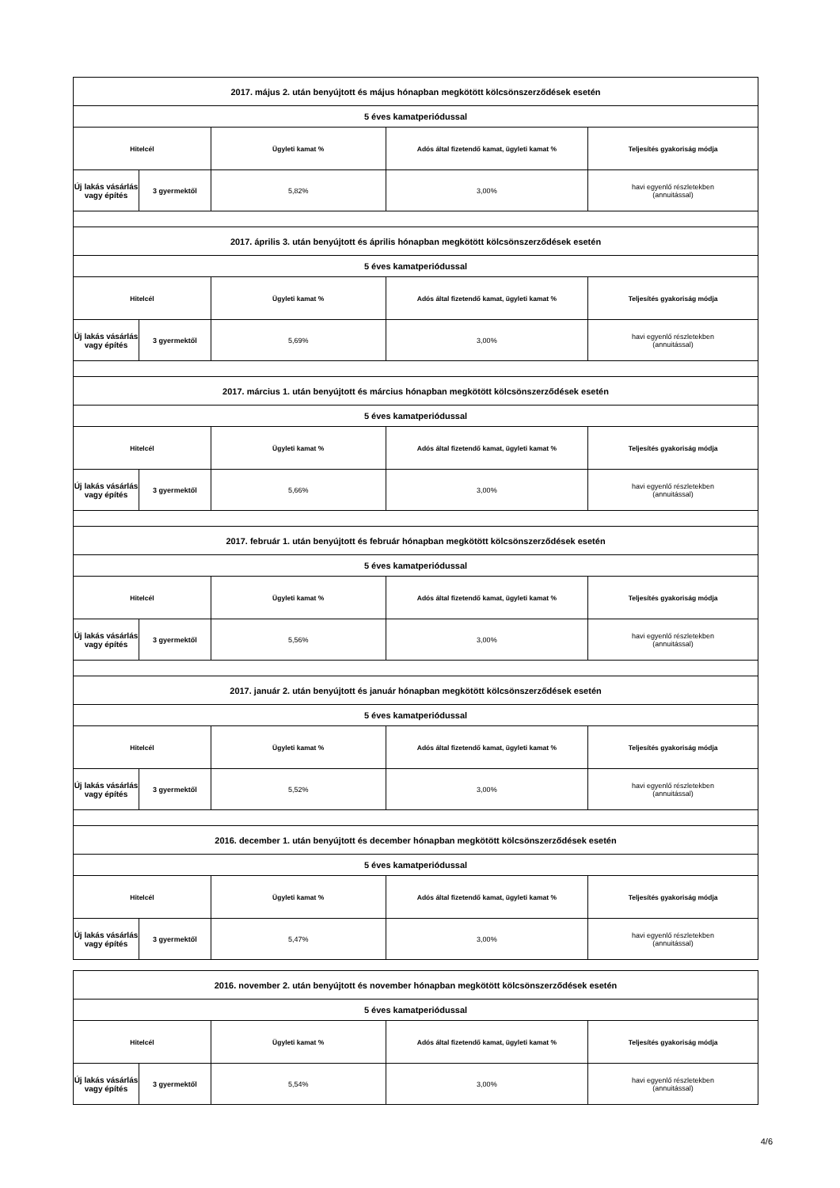| 2017. május 2. után benyújtott és május hónapban megkötött kölcsönszerződések esetén | | | | |
| 5 éves kamatperiódussal | | | | |
| Hitelcél | | Ügyleti kamat % | Adós által fizetendő kamat, ügyleti kamat % | Teljesítés gyakoriság módja |
| Új lakás vásárlás vagy építés | 3 gyermektől | 5,82% | 3,00% | havi egyenlő részletekben (annuitással) |
| 2017. április 3. után benyújtott és április hónapban megkötött kölcsönszerződések esetén | | | | |
| 5 éves kamatperiódussal | | | | |
| Hitelcél | | Ügyleti kamat % | Adós által fizetendő kamat, ügyleti kamat % | Teljesítés gyakoriság módja |
| Új lakás vásárlás vagy építés | 3 gyermektől | 5,69% | 3,00% | havi egyenlő részletekben (annuitással) |
| 2017. március 1. után benyújtott és március hónapban megkötött kölcsönszerződések esetén | | | | |
| 5 éves kamatperiódussal | | | | |
| Hitelcél | | Ügyleti kamat % | Adós által fizetendő kamat, ügyleti kamat % | Teljesítés gyakoriság módja |
| Új lakás vásárlás vagy építés | 3 gyermektől | 5,66% | 3,00% | havi egyenlő részletekben (annuitással) |
| 2017. február 1. után benyújtott és február hónapban megkötött kölcsönszerződések esetén | | | | |
| 5 éves kamatperiódussal | | | | |
| Hitelcél | | Ügyleti kamat % | Adós által fizetendő kamat, ügyleti kamat % | Teljesítés gyakoriság módja |
| Új lakás vásárlás vagy építés | 3 gyermektől | 5,56% | 3,00% | havi egyenlő részletekben (annuitással) |
| 2017. január 2. után benyújtott és január hónapban megkötött kölcsönszerződések esetén | | | | |
| 5 éves kamatperiódussal | | | | |
| Hitelcél | | Ügyleti kamat % | Adós által fizetendő kamat, ügyleti kamat % | Teljesítés gyakoriság módja |
| Új lakás vásárlás vagy építés | 3 gyermektől | 5,52% | 3,00% | havi egyenlő részletekben (annuitással) |
| 2016. december 1. után benyújtott és december hónapban megkötött kölcsönszerződések esetén | | | | |
| 5 éves kamatperiódussal | | | | |
| Hitelcél | | Ügyleti kamat % | Adós által fizetendő kamat, ügyleti kamat % | Teljesítés gyakoriság módja |
| Új lakás vásárlás vagy építés | 3 gyermektől | 5,47% | 3,00% | havi egyenlő részletekben (annuitással) |
| 2016. november 2. után benyújtott és november hónapban megkötött kölcsönszerződések esetén | | | | |
| 5 éves kamatperiódussal | | | | |
| Hitelcél | | Ügyleti kamat % | Adós által fizetendő kamat, ügyleti kamat % | Teljesítés gyakoriság módja |
| Új lakás vásárlás vagy építés | 3 gyermektől | 5,54% | 3,00% | havi egyenlő részletekben (annuitással) |
4/6